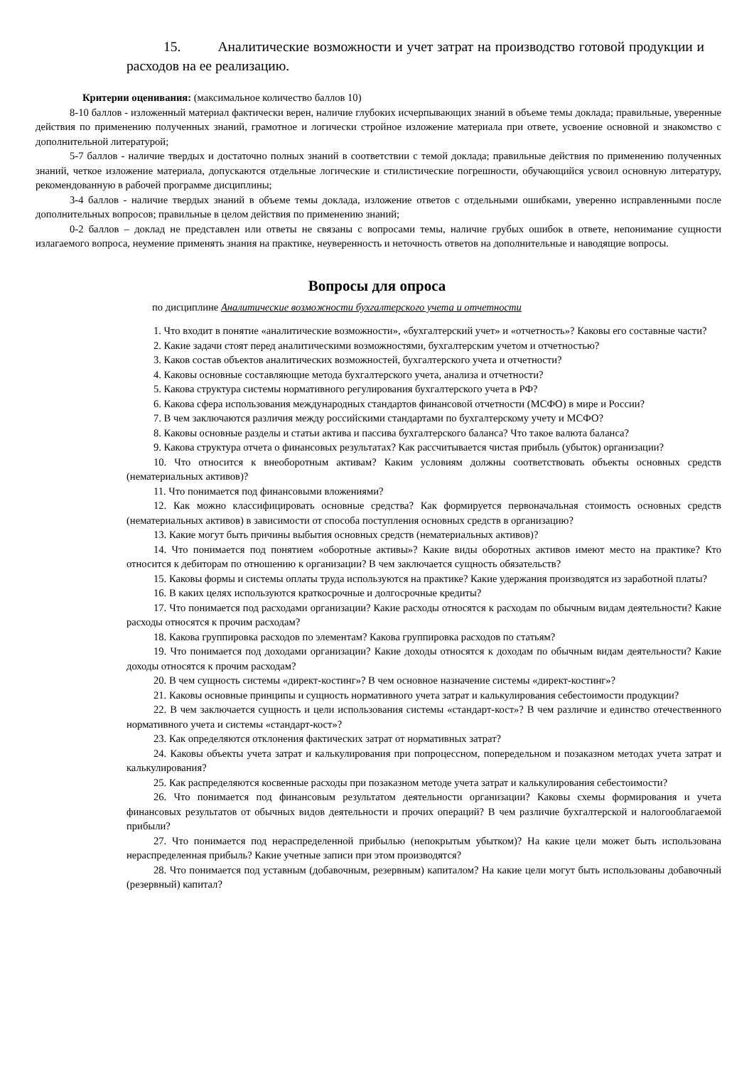15. Аналитические возможности и учет затрат на производство готовой продукции и расходов на ее реализацию.
Критерии оценивания: (максимальное количество баллов 10)
8-10 баллов - изложенный материал фактически верен, наличие глубоких исчерпывающих знаний в объеме темы доклада; правильные, уверенные действия по применению полученных знаний, грамотное и логически стройное изложение материала при ответе, усвоение основной и знакомство с дополнительной литературой;
5-7 баллов - наличие твердых и достаточно полных знаний в соответствии с темой доклада; правильные действия по применению полученных знаний, четкое изложение материала, допускаются отдельные логические и стилистические погрешности, обучающийся усвоил основную литературу, рекомендованную в рабочей программе дисциплины;
3-4 баллов - наличие твердых знаний в объеме темы доклада, изложение ответов с отдельными ошибками, уверенно исправленными после дополнительных вопросов; правильные в целом действия по применению знаний;
0-2 баллов – доклад не представлен или ответы не связаны с вопросами темы, наличие грубых ошибок в ответе, непонимание сущности излагаемого вопроса, неумение применять знания на практике, неуверенность и неточность ответов на дополнительные и наводящие вопросы.
Вопросы для опроса
по дисциплине Аналитические возможности бухгалтерского учета и отчетности
1. Что входит в понятие «аналитические возможности», «бухгалтерский учет» и «отчетность»? Каковы его составные части?
2. Какие задачи стоят перед аналитическими возможностями, бухгалтерским учетом и отчетностью?
3. Каков состав объектов аналитических возможностей, бухгалтерского учета и отчетности?
4. Каковы основные составляющие метода бухгалтерского учета, анализа и отчетности?
5. Какова структура системы нормативного регулирования бухгалтерского учета в РФ?
6. Какова сфера использования международных стандартов финансовой отчетности (МСФО) в мире и России?
7. В чем заключаются различия между российскими стандартами по бухгалтерскому учету и МСФО?
8. Каковы основные разделы и статьи актива и пассива бухгалтерского баланса? Что такое валюта баланса?
9. Какова структура отчета о финансовых результатах? Как рассчитывается чистая прибыль (убыток) организации?
10. Что относится к внеоборотным активам? Каким условиям должны соответствовать объекты основных средств (нематериальных активов)?
11. Что понимается под финансовыми вложениями?
12. Как можно классифицировать основные средства? Как формируется первоначальная стоимость основных средств (нематериальных активов) в зависимости от способа поступления основных средств в организацию?
13. Какие могут быть причины выбытия основных средств (нематериальных активов)?
14. Что понимается под понятием «оборотные активы»? Какие виды оборотных активов имеют место на практике? Кто относится к дебиторам по отношению к организации? В чем заключается сущность обязательств?
15. Каковы формы и системы оплаты труда используются на практике? Какие удержания производятся из заработной платы?
16. В каких целях используются краткосрочные и долгосрочные кредиты?
17. Что понимается под расходами организации? Какие расходы относятся к расходам по обычным видам деятельности? Какие расходы относятся к прочим расходам?
18. Какова группировка расходов по элементам? Какова группировка расходов по статьям?
19. Что понимается под доходами организации? Какие доходы относятся к доходам по обычным видам деятельности? Какие доходы относятся к прочим расходам?
20. В чем сущность системы «директ-костинг»? В чем основное назначение системы «директ-костинг»?
21. Каковы основные принципы и сущность нормативного учета затрат и калькулирования себестоимости продукции?
22. В чем заключается сущность и цели использования системы «стандарт-кост»? В чем различие и единство отечественного нормативного учета и системы «стандарт-кост»?
23. Как определяются отклонения фактических затрат от нормативных затрат?
24. Каковы объекты учета затрат и калькулирования при попроцессном, попередельном и позаказном методах учета затрат и калькулирования?
25. Как распределяются косвенные расходы при позаказном методе учета затрат и калькулирования себестоимости?
26. Что понимается под финансовым результатом деятельности организации? Каковы схемы формирования и учета финансовых результатов от обычных видов деятельности и прочих операций? В чем различие бухгалтерской и налогооблагаемой прибыли?
27. Что понимается под нераспределенной прибылью (непокрытым убытком)? На какие цели может быть использована нераспределенная прибыль? Какие учетные записи при этом производятся?
28. Что понимается под уставным (добавочным, резервным) капиталом? На какие цели могут быть использованы добавочный (резервный) капитал?